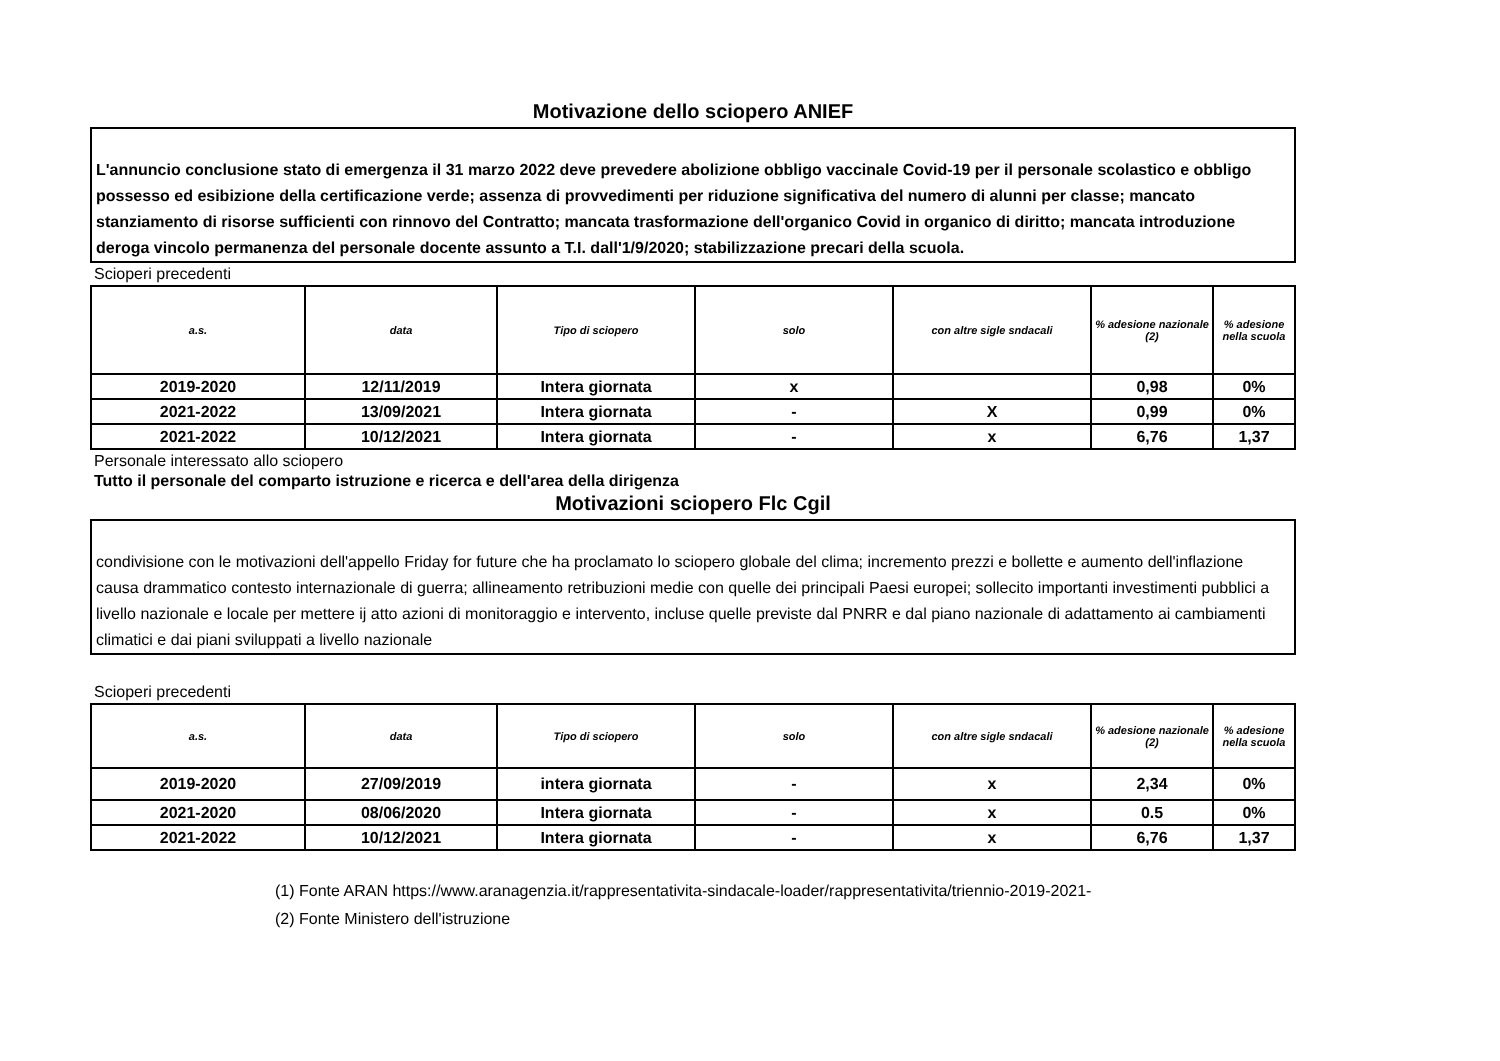Motivazione dello sciopero ANIEF
L'annuncio conclusione stato di emergenza il 31 marzo 2022 deve prevedere abolizione obbligo vaccinale Covid-19 per il personale scolastico e obbligo possesso ed esibizione della certificazione verde; assenza di provvedimenti per riduzione significativa del numero di alunni per classe; mancato stanziamento di risorse sufficienti con rinnovo del Contratto; mancata trasformazione dell'organico Covid in organico di diritto; mancata introduzione deroga vincolo permanenza del personale docente assunto a T.I. dall'1/9/2020; stabilizzazione precari della scuola.
Scioperi precedenti
| a.s. | data | Tipo di sciopero | solo | con altre sigle sndacali | % adesione nazionale (2) | % adesione nella scuola |
| --- | --- | --- | --- | --- | --- | --- |
| 2019-2020 | 12/11/2019 | Intera giornata | x | | 0,98 | 0% |
| 2021-2022 | 13/09/2021 | Intera giornata | - | X | 0,99 | 0% |
| 2021-2022 | 10/12/2021 | Intera giornata | - | x | 6,76 | 1,37 |
Personale interessato allo sciopero
Tutto il personale del comparto istruzione e ricerca e dell'area della dirigenza
Motivazioni sciopero Flc Cgil
condivisione con le motivazioni dell'appello Friday for future che ha proclamato lo sciopero globale del clima; incremento prezzi e bollette e aumento dell'inflazione causa drammatico contesto internazionale di guerra; allineamento retribuzioni medie con quelle dei principali Paesi europei; sollecito importanti investimenti pubblici a livello nazionale e locale per mettere ij atto azioni di monitoraggio e intervento, incluse quelle previste dal PNRR e dal piano nazionale di adattamento ai cambiamenti climatici e dai piani sviluppati a livello nazionale
Scioperi precedenti
| a.s. | data | Tipo di sciopero | solo | con altre sigle sndacali | % adesione nazionale (2) | % adesione nella scuola |
| --- | --- | --- | --- | --- | --- | --- |
| 2019-2020 | 27/09/2019 | intera giornata | - | x | 2,34 | 0% |
| 2021-2020 | 08/06/2020 | Intera giornata | - | x | 0.5 | 0% |
| 2021-2022 | 10/12/2021 | Intera giornata | - | x | 6,76 | 1,37 |
(1) Fonte ARAN https://www.aranagenzia.it/rappresentativita-sindacale-loader/rappresentativita/triennio-2019-2021-
(2) Fonte Ministero dell'istruzione